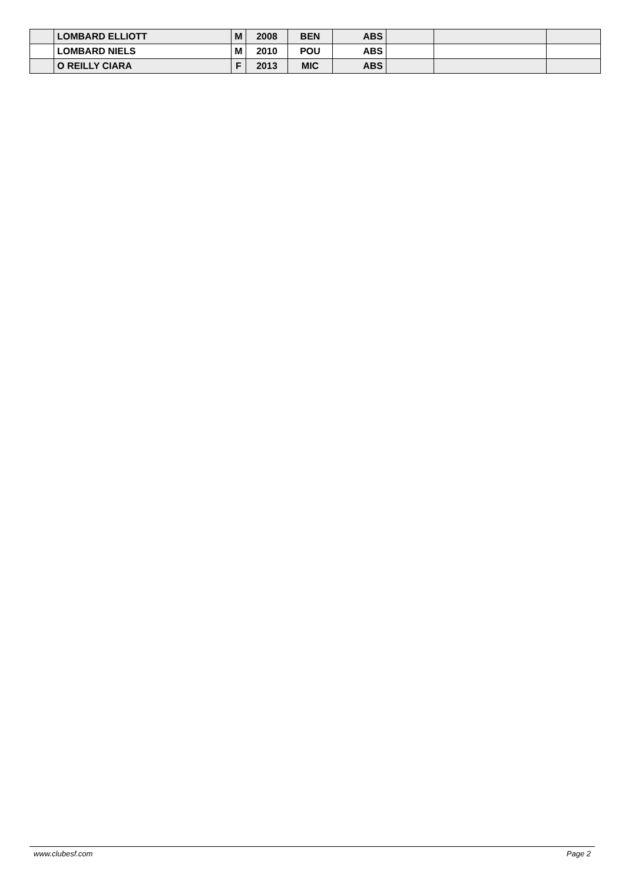| | LOMBARD ELLIOTT | M | 2008 | BEN | ABS | | | |
| | LOMBARD NIELS | M | 2010 | POU | ABS | | | |
| | O REILLY CIARA | F | 2013 | MIC | ABS | | | |
www.clubesf.com Page 2